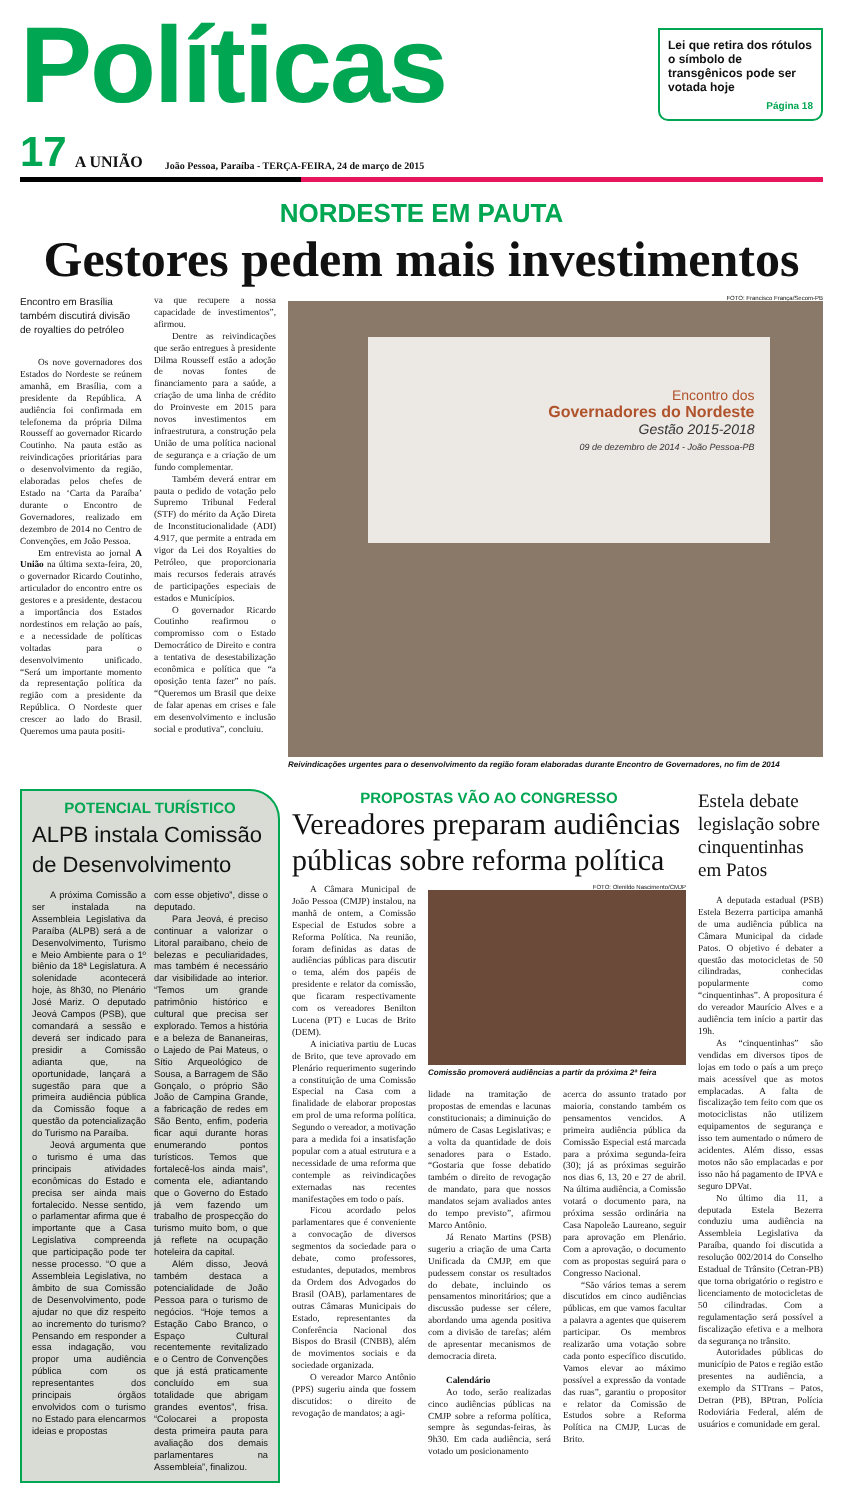Políticas
Lei que retira dos rótulos o símbolo de transgênicos pode ser votada hoje
Página 18
17 A UNIÃO João Pessoa, Paraíba - TERÇA-FEIRA, 24 de março de 2015
NORDESTE EM PAUTA
Gestores pedem mais investimentos
Encontro em Brasília também discutirá divisão de royalties do petróleo
Os nove governadores dos Estados do Nordeste se reúnem amanhã, em Brasília, com a presidente da República. A audiência foi confirmada em telefonema da própria Dilma Rousseff ao governador Ricardo Coutinho. Na pauta estão as reivindicações prioritárias para o desenvolvimento da região, elaboradas pelos chefes de Estado na ‘Carta da Paraíba’ durante o Encontro de Governadores, realizado em dezembro de 2014 no Centro de Convenções, em João Pessoa.
Em entrevista ao jornal A União na última sexta-feira, 20, o governador Ricardo Coutinho, articulador do encontro entre os gestores e a presidente, destacou a importância dos Estados nordestinos em relação ao país, e a necessidade de políticas voltadas para o desenvolvimento unificado. “Será um importante momento da representação política da região com a presidente da República. O Nordeste quer crescer ao lado do Brasil. Queremos uma pauta positi-
va que recupere a nossa capacidade de investimentos”, afirmou.
Dentre as reivindicações que serão entregues à presidente Dilma Rousseff estão a adoção de novas fontes de financiamento para a saúde, a criação de uma linha de crédito do Proinveste em 2015 para novos investimentos em infraestrutura, a construção pela União de uma política nacional de segurança e a criação de um fundo complementar.
Também deverá entrar em pauta o pedido de votação pelo Supremo Tribunal Federal (STF) do mérito da Ação Direta de Inconstitucionalidade (ADI) 4.917, que permite a entrada em vigor da Lei dos Royalties do Petróleo, que proporcionaria mais recursos federais através de participações especiais de estados e Municípios.
O governador Ricardo Coutinho reafirmou o compromisso com o Estado Democrático de Direito e contra a tentativa de desestabilização econômica e política que “a oposição tenta fazer” no país. “Queremos um Brasil que deixe de falar apenas em crises e fale em desenvolvimento e inclusão social e produtiva”, concluiu.
FOTO: Francisco França/Secom-PB
Encontro dos
Governadores do Nordeste
Gestão 2015-2018
09 de dezembro de 2014 - João Pessoa-PB
Reivindicações urgentes para o desenvolvimento da região foram elaboradas durante Encontro de Governadores, no fim de 2014
POTENCIAL TURÍSTICO
ALPB instala Comissão de Desenvolvimento
A próxima Comissão a ser instalada na Assembleia Legislativa da Paraíba (ALPB) será a de Desenvolvimento, Turismo e Meio Ambiente para o 1º biênio da 18ª Legislatura. A solenidade acontecerá hoje, às 8h30, no Plenário José Mariz. O deputado Jeová Campos (PSB), que comandará a sessão e deverá ser indicado para presidir a Comissão adianta que, na oportunidade, lançará a sugestão para que a primeira audiência pública da Comissão foque a questão da potencialização do Turismo na Paraíba.
Jeová argumenta que o turismo é uma das principais atividades econômicas do Estado e precisa ser ainda mais fortalecido. Nesse sentido, o parlamentar afirma que é importante que a Casa Legislativa compreenda que participação pode ter nesse processo. “O que a Assembleia Legislativa, no âmbito de sua Comissão de Desenvolvimento, pode ajudar no que diz respeito ao incremento do turismo? Pensando em responder a essa indagação, vou propor uma audiência pública com os representantes dos principais órgãos envolvidos com o turismo no Estado para elencarmos ideias e propostas
com esse objetivo”, disse o deputado.
Para Jeová, é preciso continuar a valorizar o Litoral paraibano, cheio de belezas e peculiaridades, mas também é necessário dar visibilidade ao interior. “Temos um grande patrimônio histórico e cultural que precisa ser explorado. Temos a história e a beleza de Bananeiras, o Lajedo de Pai Mateus, o Sítio Arqueológico de Sousa, a Barragem de São Gonçalo, o próprio São João de Campina Grande, a fabricação de redes em São Bento, enfim, poderia ficar aqui durante horas enumerando pontos turísticos. Temos que fortalecê-los ainda mais”, comenta ele, adiantando que o Governo do Estado já vem fazendo um trabalho de prospecção do turismo muito bom, o que já reflete na ocupação hoteleira da capital.
Além disso, Jeová também destaca a potencialidade de João Pessoa para o turismo de negócios. “Hoje temos a Estação Cabo Branco, o Espaço Cultural recentemente revitalizado e o Centro de Convenções que já está praticamente concluído em sua totalidade que abrigam grandes eventos”, frisa. “Colocarei a proposta desta primeira pauta para avaliação dos demais parlamentares na Assembleia”, finalizou.
PROPOSTAS VÃO AO CONGRESSO
Vereadores preparam audiências públicas sobre reforma política
A Câmara Municipal de João Pessoa (CMJP) instalou, na manhã de ontem, a Comissão Especial de Estudos sobre a Reforma Política. Na reunião, foram definidas as datas de audiências públicas para discutir o tema, além dos papéis de presidente e relator da comissão, que ficaram respectivamente com os vereadores Benilton Lucena (PT) e Lucas de Brito (DEM).
A iniciativa partiu de Lucas de Brito, que teve aprovado em Plenário requerimento sugerindo a constituição de uma Comissão Especial na Casa com a finalidade de elaborar propostas em prol de uma reforma política. Segundo o vereador, a motivação para a medida foi a insatisfação popular com a atual estrutura e a necessidade de uma reforma que contemple as reivindicações externadas nas recentes manifestações em todo o país.
Ficou acordado pelos parlamentares que é conveniente a convocação de diversos segmentos da sociedade para o debate, como professores, estudantes, deputados, membros da Ordem dos Advogados do Brasil (OAB), parlamentares de outras Câmaras Municipais do Estado, representantes da Conferência Nacional dos Bispos do Brasil (CNBB), além de movimentos sociais e da sociedade organizada.
O vereador Marco Antônio (PPS) sugeriu ainda que fossem discutidos: o direito de revogação de mandatos; a agi-
FOTO: Olenildo Nascimento/CMJP
Comissão promoverá audiências a partir da próxima 2ª feira
lidade na tramitação de propostas de emendas e lacunas constitucionais; a diminuição do número de Casas Legislativas; e a volta da quantidade de dois senadores para o Estado. “Gostaria que fosse debatido também o direito de revogação de mandato, para que nossos mandatos sejam avaliados antes do tempo previsto”, afirmou Marco Antônio.
Já Renato Martins (PSB) sugeriu a criação de uma Carta Unificada da CMJP, em que pudessem constar os resultados do debate, incluindo os pensamentos minoritários; que a discussão pudesse ser célere, abordando uma agenda positiva com a divisão de tarefas; além de apresentar mecanismos de democracia direta.
Calendário
Ao todo, serão realizadas cinco audiências públicas na CMJP sobre a reforma política, sempre às segundas-feiras, às 9h30. Em cada audiência, será votado um posicionamento
acerca do assunto tratado por maioria, constando também os pensamentos vencidos. A primeira audiência pública da Comissão Especial está marcada para a próxima segunda-feira (30); já as próximas seguirão nos dias 6, 13, 20 e 27 de abril. Na última audiência, a Comissão votará o documento para, na próxima sessão ordinária na Casa Napoleão Laureano, seguir para aprovação em Plenário. Com a aprovação, o documento com as propostas seguirá para o Congresso Nacional.
“São vários temas a serem discutidos em cinco audiências públicas, em que vamos facultar a palavra a agentes que quiserem participar. Os membros realizarão uma votação sobre cada ponto específico discutido. Vamos elevar ao máximo possível a expressão da vontade das ruas”, garantiu o propositor e relator da Comissão de Estudos sobre a Reforma Política na CMJP, Lucas de Brito.
Estela debate legislação sobre cinquentinhas em Patos
A deputada estadual (PSB) Estela Bezerra participa amanhã de uma audiência pública na Câmara Municipal da cidade Patos. O objetivo é debater a questão das motocicletas de 50 cilindradas, conhecidas popularmente como “cinquentinhas”. A propositura é do vereador Maurício Alves e a audiência tem início a partir das 19h.
As “cinquentinhas” são vendidas em diversos tipos de lojas em todo o país a um preço mais acessível que as motos emplacadas. A falta de fiscalização tem feito com que os motociclistas não utilizem equipamentos de segurança e isso tem aumentado o número de acidentes. Além disso, essas motos não são emplacadas e por isso não há pagamento de IPVA e seguro DPVat.
No último dia 11, a deputada Estela Bezerra conduziu uma audiência na Assembleia Legislativa da Paraíba, quando foi discutida a resolução 002/2014 do Conselho Estadual de Trânsito (Cetran-PB) que torna obrigatório o registro e licenciamento de motocicletas de 50 cilindradas. Com a regulamentação será possível a fiscalização efetiva e a melhora da segurança no trânsito.
Autoridades públicas do município de Patos e região estão presentes na audiência, a exemplo da STTrans – Patos, Detran (PB), BPtran, Polícia Rodoviária Federal, além de usuários e comunidade em geral.